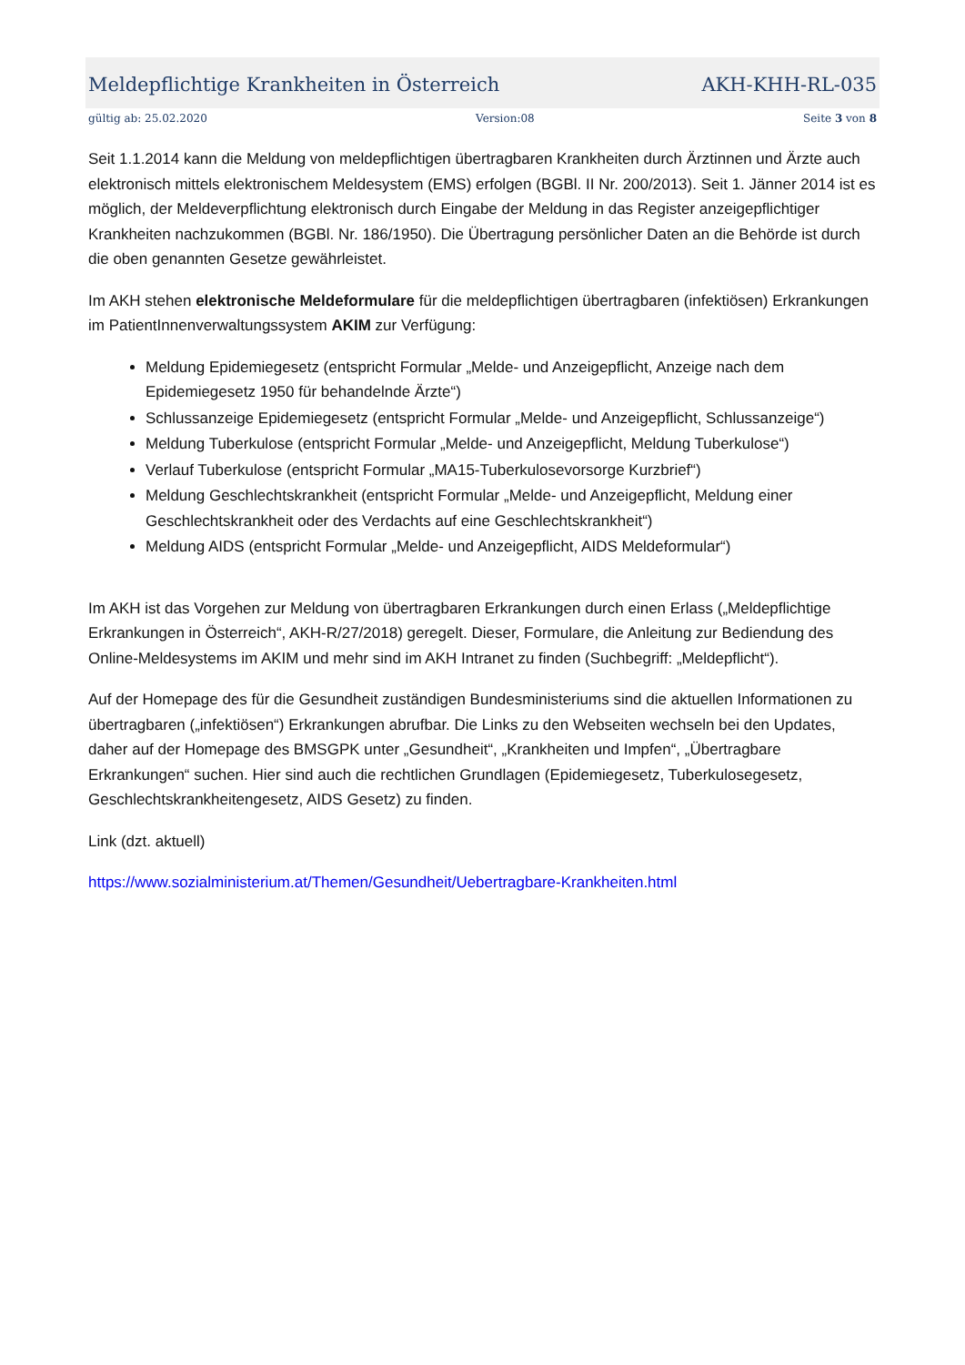Meldepflichtige Krankheiten in Österreich AKH-KHH-RL-035
gültig ab: 25.02.2020 Version:08 Seite 3 von 8
Seit 1.1.2014 kann die Meldung von meldepflichtigen übertragbaren Krankheiten durch Ärztinnen und Ärzte auch elektronisch mittels elektronischem Meldesystem (EMS) erfolgen (BGBl. II Nr. 200/2013). Seit 1. Jänner 2014 ist es möglich, der Meldeverpflichtung elektronisch durch Eingabe der Meldung in das Register anzeigepflichtiger Krankheiten nachzukommen (BGBl. Nr. 186/1950). Die Übertragung persönlicher Daten an die Behörde ist durch die oben genannten Gesetze gewährleistet.
Im AKH stehen elektronische Meldeformulare für die meldepflichtigen übertragbaren (infektiösen) Erkrankungen im PatientInnenverwaltungssystem AKIM zur Verfügung:
Meldung Epidemiegesetz (entspricht Formular „Melde- und Anzeigepflicht, Anzeige nach dem Epidemiegesetz 1950 für behandelnde Ärzte“)
Schlussanzeige Epidemiegesetz (entspricht Formular „Melde- und Anzeigepflicht, Schlussanzeige“)
Meldung Tuberkulose (entspricht Formular „Melde- und Anzeigepflicht, Meldung Tuberkulose“)
Verlauf Tuberkulose (entspricht Formular „MA15-Tuberkulosevorsorge Kurzbrief“)
Meldung Geschlechtskrankheit (entspricht Formular „Melde- und Anzeigepflicht, Meldung einer Geschlechtskrankheit oder des Verdachts auf eine Geschlechtskrankheit“)
Meldung AIDS (entspricht Formular „Melde- und Anzeigepflicht, AIDS Meldeformular“)
Im AKH ist das Vorgehen zur Meldung von übertragbaren Erkrankungen durch einen Erlass („Meldepflichtige Erkrankungen in Österreich“, AKH-R/27/2018) geregelt. Dieser, Formulare, die Anleitung zur Bediendung des Online-Meldesystems im AKIM und mehr sind im AKH Intranet zu finden (Suchbegriff: „Meldepflicht“).
Auf der Homepage des für die Gesundheit zuständigen Bundesministeriums sind die aktuellen Informationen zu übertragbaren („infektiösen“) Erkrankungen abrufbar. Die Links zu den Webseiten wechseln bei den Updates, daher auf der Homepage des BMSGPK unter „Gesundheit“, „Krankheiten und Impfen“, „Übertragbare Erkrankungen“ suchen. Hier sind auch die rechtlichen Grundlagen (Epidemiegesetz, Tuberkulosegesetz, Geschlechtskrankheitengesetz, AIDS Gesetz) zu finden.
Link (dzt. aktuell)
https://www.sozialministerium.at/Themen/Gesundheit/Uebertragbare-Krankheiten.html